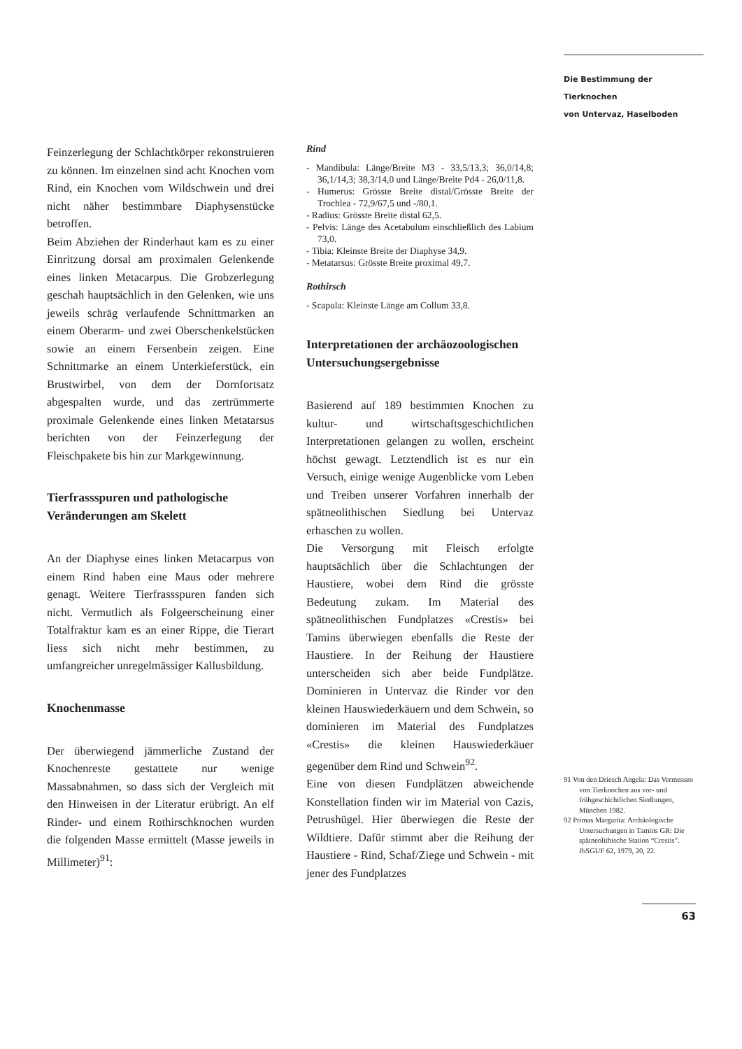Die Bestimmung der Tierknochen
von Untervaz, Haselboden
Feinzerlegung der Schlachtkörper rekonstruieren zu können. Im einzelnen sind acht Knochen vom Rind, ein Knochen vom Wildschwein und drei nicht näher bestimmbare Diaphysenstücke betroffen.
Beim Abziehen der Rinderhaut kam es zu einer Einritzung dorsal am proximalen Gelenkende eines linken Metacarpus. Die Grobzerlegung geschah hauptsächlich in den Gelenken, wie uns jeweils schräg verlaufende Schnittmarken an einem Oberarm- und zwei Oberschenkelstücken sowie an einem Fersenbein zeigen. Eine Schnittmarke an einem Unterkieferstück, ein Brustwirbel, von dem der Dornfortsatz abgespalten wurde, und das zertrümmerte proximale Gelenkende eines linken Metatarsus berichten von der Feinzerlegung der Fleischpakete bis hin zur Markgewinnung.
Tierfrassspuren und pathologische Veränderungen am Skelett
An der Diaphyse eines linken Metacarpus von einem Rind haben eine Maus oder mehrere genagt. Weitere Tierfrassspuren fanden sich nicht. Vermutlich als Folgeerscheinung einer Totalfraktur kam es an einer Rippe, die Tierart liess sich nicht mehr bestimmen, zu umfangreicher unregelmässiger Kallusbildung.
Knochenmasse
Der überwiegend jämmerliche Zustand der Knochenreste gestattete nur wenige Massabnahmen, so dass sich der Vergleich mit den Hinweisen in der Literatur erübrigt. An elf Rinder- und einem Rothirschknochen wurden die folgenden Masse ermittelt (Masse jeweils in Millimeter)<sup>91</sup>:
Rind
- Mandibula: Länge/Breite M3 - 33,5/13,3; 36,0/14,8; 36,1/14,3; 38,3/14,0 und Länge/Breite Pd4 - 26,0/11,8.
- Humerus: Grösste Breite distal/Grösste Breite der Trochlea - 72,9/67,5 und -/80,1.
- Radius: Grösste Breite distal 62,5.
- Pelvis: Länge des Acetabulum einschließlich des Labium 73,0.
- Tibia: Kleinste Breite der Diaphyse 34,9.
- Metatarsus: Grösste Breite proximal 49,7.
Rothirsch
- Scapula: Kleinste Länge am Collum 33,8.
Interpretationen der archäozoologischen Untersuchungsergebnisse
Basierend auf 189 bestimmten Knochen zu kultur- und wirtschaftsgeschichtlichen Interpretationen gelangen zu wollen, erscheint höchst gewagt. Letztendlich ist es nur ein Versuch, einige wenige Augenblicke vom Leben und Treiben unserer Vorfahren innerhalb der spätneolithischen Siedlung bei Untervaz erhaschen zu wollen.
Die Versorgung mit Fleisch erfolgte hauptsächlich über die Schlachtungen der Haustiere, wobei dem Rind die grösste Bedeutung zukam. Im Material des spätneolithischen Fundplatzes «Crestis» bei Tamins überwiegen ebenfalls die Reste der Haustiere. In der Reihung der Haustiere unterscheiden sich aber beide Fundplätze. Dominieren in Untervaz die Rinder vor den kleinen Hauswiederkäuern und dem Schwein, so dominieren im Material des Fundplatzes «Crestis» die kleinen Hauswiederkäuer gegenüber dem Rind und Schwein<sup>92</sup>.
Eine von diesen Fundplätzen abweichende Konstellation finden wir im Material von Cazis, Petrushügel. Hier überwiegen die Reste der Wildtiere. Dafür stimmt aber die Reihung der Haustiere - Rind, Schaf/Ziege und Schwein - mit jener des Fundplatzes
91 Von den Driesch Angela: Das Vermessen von Tierknochen aus vor- und frühgeschichtlichen Siedlungen, München 1982.
92 Primas Margarita: Archäologische Untersuchungen in Tamins GR: Die spätneolithische Station “Crestis”. JbSGUF 62, 1979, 20, 22.
63